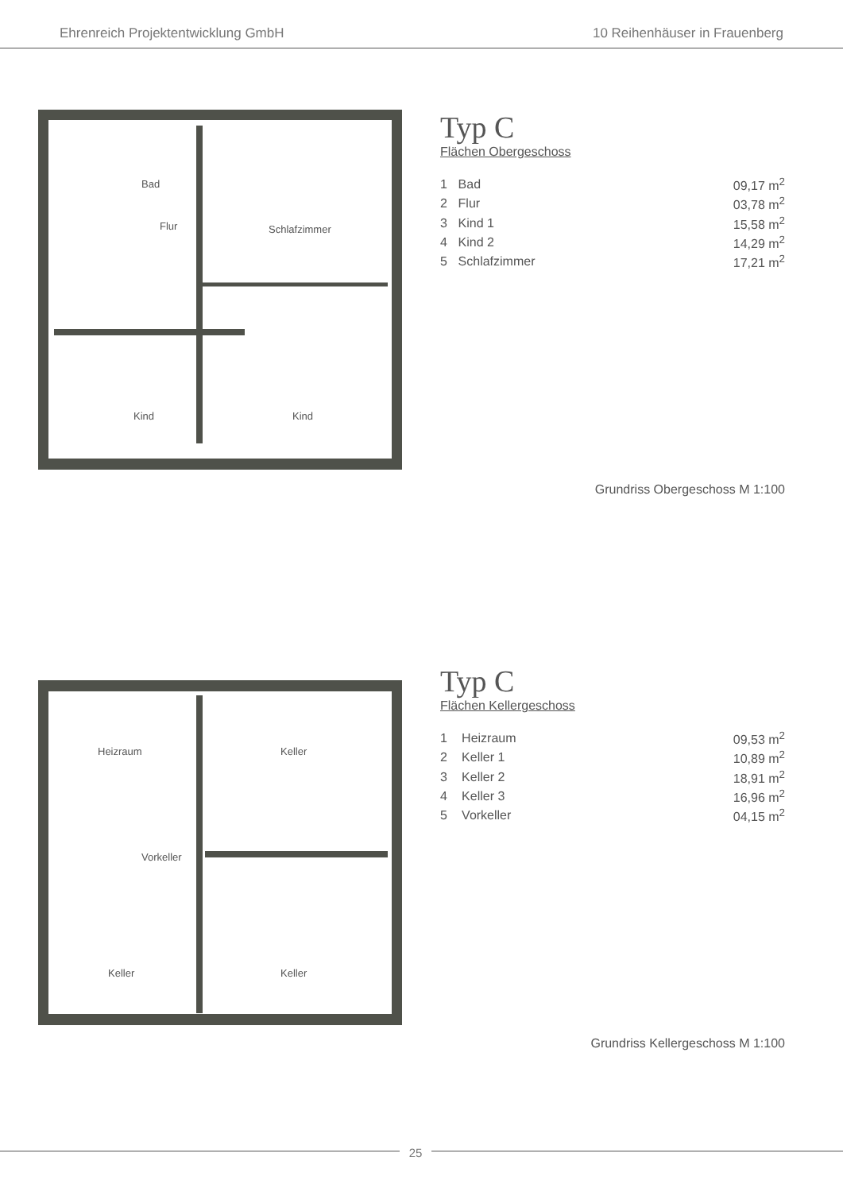Ehrenreich Projektentwicklung GmbH 10 Reihenhäuser in Frauenberg
Bad
Flur
Schlafzimmer
Kind
Kind
Typ C
Flächen Obergeschoss
| 1 | Bad | 09,17 m<sup>2</sup> |
| 2 | Flur | 03,78 m<sup>2</sup> |
| 3 | Kind 1 | 15,58 m<sup>2</sup> |
| 4 | Kind 2 | 14,29 m<sup>2</sup> |
| 5 | Schlafzimmer | 17,21 m<sup>2</sup> |
Grundriss Obergeschoss M 1:100
Heizraum
Keller
Vorkeller
Keller
Keller
Typ C
Flächen Kellergeschoss
| 1 | Heizraum | 09,53 m<sup>2</sup> |
| 2 | Keller 1 | 10,89 m<sup>2</sup> |
| 3 | Keller 2 | 18,91 m<sup>2</sup> |
| 4 | Keller 3 | 16,96 m<sup>2</sup> |
| 5 | Vorkeller | 04,15 m<sup>2</sup> |
Grundriss Kellergeschoss M 1:100
25